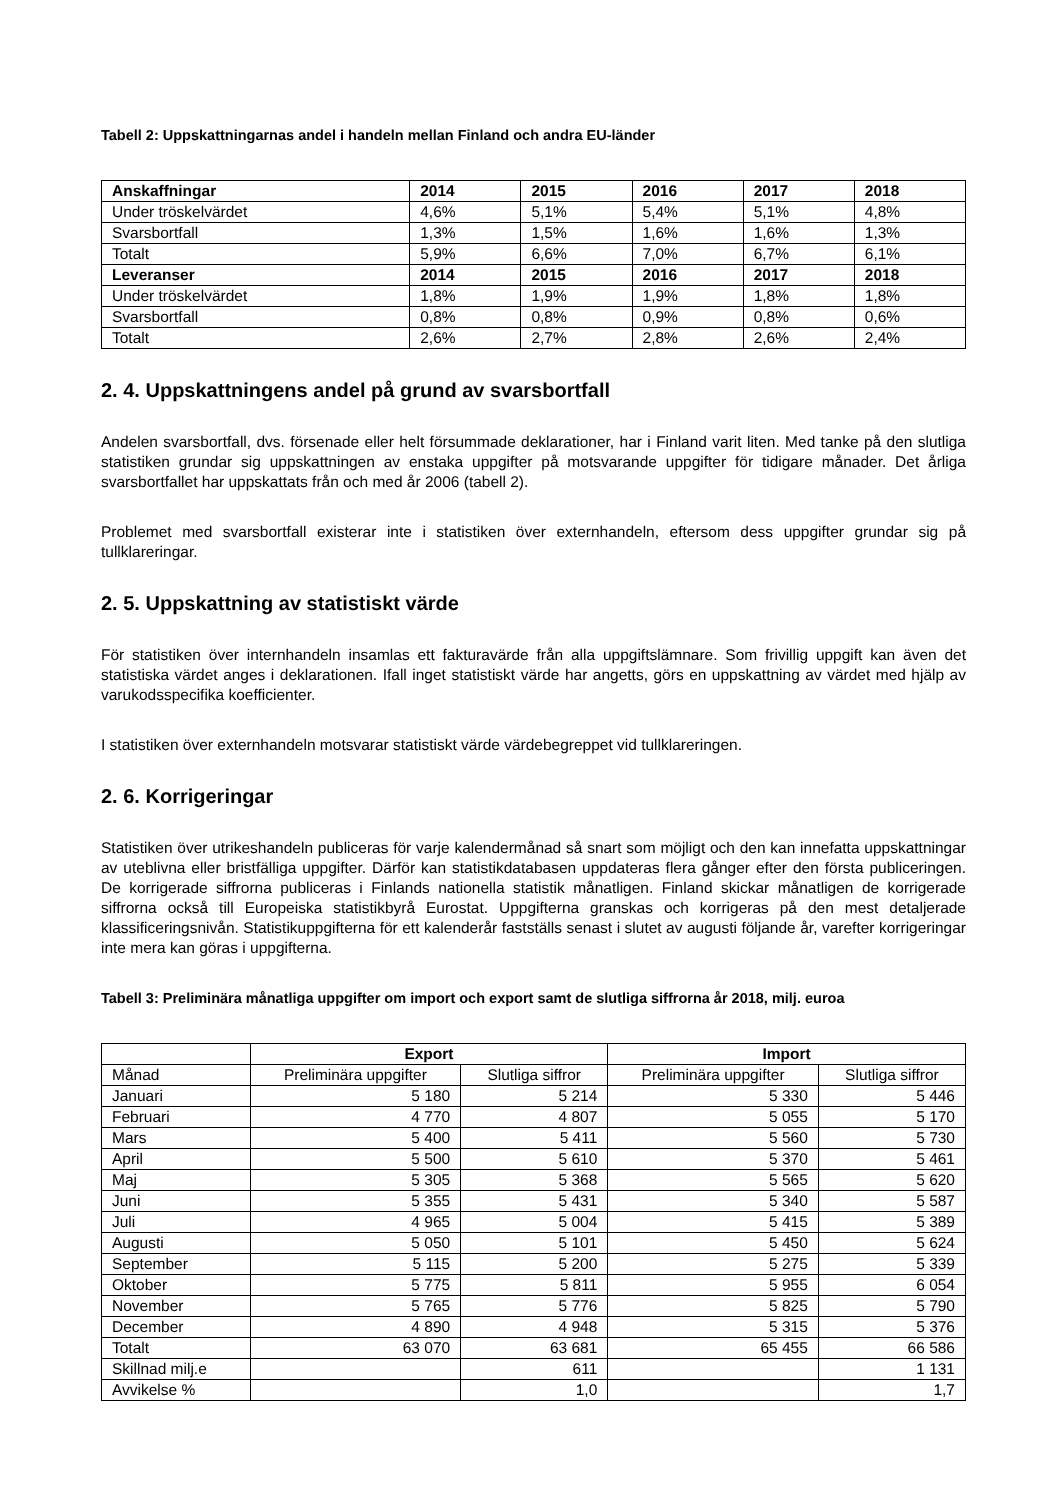Tabell 2: Uppskattningarnas andel i handeln mellan Finland och andra EU-länder
| Anskaffningar | 2014 | 2015 | 2016 | 2017 | 2018 |
| --- | --- | --- | --- | --- | --- |
| Under tröskelvärdet | 4,6% | 5,1% | 5,4% | 5,1% | 4,8% |
| Svarsbortfall | 1,3% | 1,5% | 1,6% | 1,6% | 1,3% |
| Totalt | 5,9% | 6,6% | 7,0% | 6,7% | 6,1% |
| Leveranser | 2014 | 2015 | 2016 | 2017 | 2018 |
| Under tröskelvärdet | 1,8% | 1,9% | 1,9% | 1,8% | 1,8% |
| Svarsbortfall | 0,8% | 0,8% | 0,9% | 0,8% | 0,6% |
| Totalt | 2,6% | 2,7% | 2,8% | 2,6% | 2,4% |
2. 4. Uppskattningens andel på grund av svarsbortfall
Andelen svarsbortfall, dvs. försenade eller helt försummade deklarationer, har i Finland varit liten. Med tanke på den slutliga statistiken grundar sig uppskattningen av enstaka uppgifter på motsvarande uppgifter för tidigare månader. Det årliga svarsbortfallet har uppskattats från och med år 2006 (tabell 2).
Problemet med svarsbortfall existerar inte i statistiken över externhandeln, eftersom dess uppgifter grundar sig på tullklareringar.
2. 5. Uppskattning av statistiskt värde
För statistiken över internhandeln insamlas ett fakturavärde från alla uppgiftslämnare. Som frivillig uppgift kan även det statistiska värdet anges i deklarationen. Ifall inget statistiskt värde har angetts, görs en uppskattning av värdet med hjälp av varukodsspecifika koefficienter.
I statistiken över externhandeln motsvarar statistiskt värde värdebegreppet vid tullklareringen.
2. 6. Korrigeringar
Statistiken över utrikeshandeln publiceras för varje kalendermånad så snart som möjligt och den kan innefatta uppskattningar av uteblivna eller bristfälliga uppgifter. Därför kan statistikdatabasen uppdateras flera gånger efter den första publiceringen. De korrigerade siffrorna publiceras i Finlands nationella statistik månatligen. Finland skickar månatligen de korrigerade siffrorna också till Europeiska statistikbyrå Eurostat. Uppgifterna granskas och korrigeras på den mest detaljerade klassificeringsnivån. Statistikuppgifterna för ett kalenderår fastställs senast i slutet av augusti följande år, varefter korrigeringar inte mera kan göras i uppgifterna.
Tabell 3: Preliminära månatliga uppgifter om import och export samt de slutliga siffrorna år 2018, milj. euroa
| | Export | | Import | |
| Månad | Preliminära uppgifter | Slutliga siffror | Preliminära uppgifter | Slutliga siffror |
| Januari | 5 180 | 5 214 | 5 330 | 5 446 |
| Februari | 4 770 | 4 807 | 5 055 | 5 170 |
| Mars | 5 400 | 5 411 | 5 560 | 5 730 |
| April | 5 500 | 5 610 | 5 370 | 5 461 |
| Maj | 5 305 | 5 368 | 5 565 | 5 620 |
| Juni | 5 355 | 5 431 | 5 340 | 5 587 |
| Juli | 4 965 | 5 004 | 5 415 | 5 389 |
| Augusti | 5 050 | 5 101 | 5 450 | 5 624 |
| September | 5 115 | 5 200 | 5 275 | 5 339 |
| Oktober | 5 775 | 5 811 | 5 955 | 6 054 |
| November | 5 765 | 5 776 | 5 825 | 5 790 |
| December | 4 890 | 4 948 | 5 315 | 5 376 |
| Totalt | 63 070 | 63 681 | 65 455 | 66 586 |
| Skillnad milj.e | | 611 | | 1 131 |
| Avvikelse % | | 1,0 | | 1,7 |